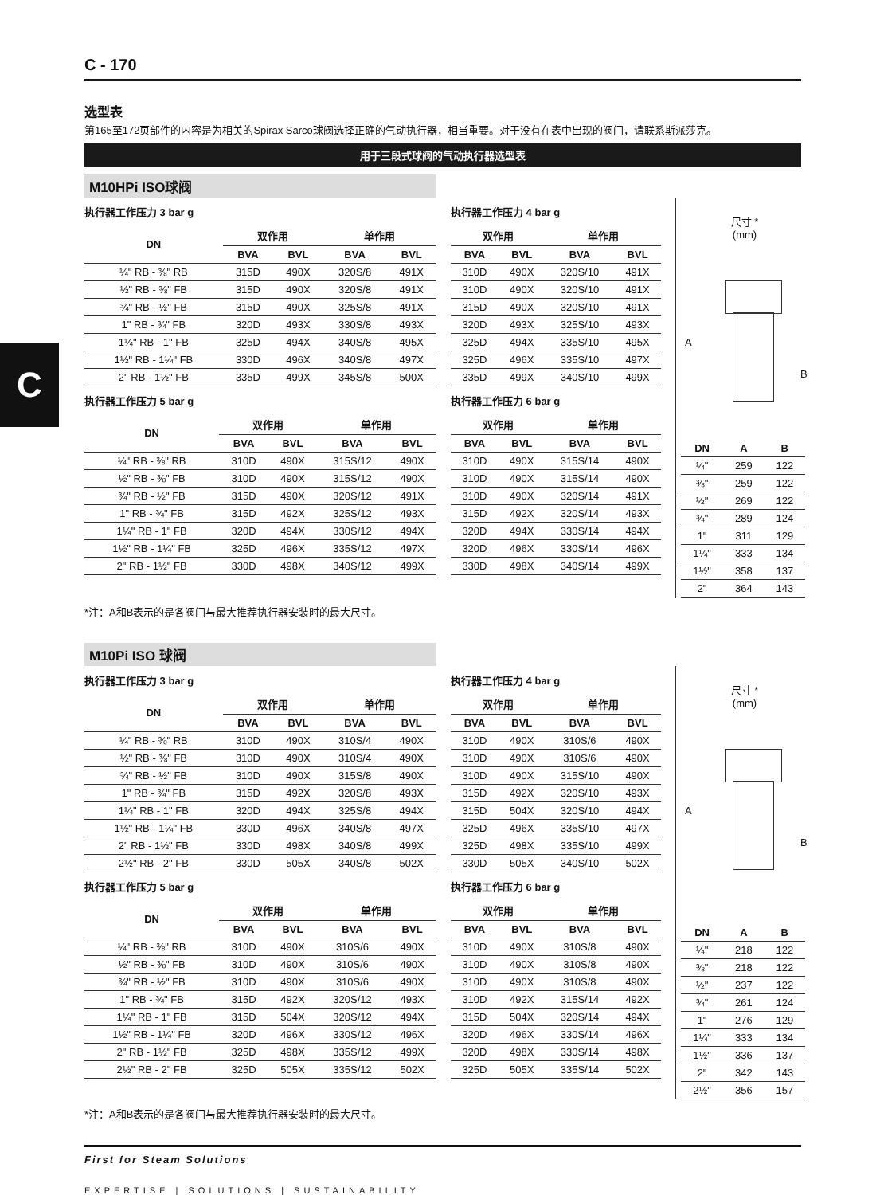C
C - 170
选型表
第165至172页部件的内容是为相关的Spirax Sarco球阀选择正确的气动执行器，相当重要。对于没有在表中出现的阀门，请联系斯派莎克。
用于三段式球阀的气动执行器选型表
M10HPi ISO球阀
执行器工作压力 3 bar g
| DN | 双作用 | | 单作用 | |
| --- | --- | --- | --- | --- |
| | BVA | BVL | BVA | BVL |
| ¼" RB - ⅜" RB | 315D | 490X | 320S/8 | 491X |
| ½" RB - ⅜" FB | 315D | 490X | 320S/8 | 491X |
| ¾" RB - ½" FB | 315D | 490X | 325S/8 | 491X |
| 1" RB - ¾" FB | 320D | 493X | 330S/8 | 493X |
| 1¼" RB - 1" FB | 325D | 494X | 340S/8 | 495X |
| 1½" RB - 1¼" FB | 330D | 496X | 340S/8 | 497X |
| 2" RB - 1½" FB | 335D | 499X | 345S/8 | 500X |
执行器工作压力 5 bar g
| DN | 双作用 | | 单作用 | |
| --- | --- | --- | --- | --- |
| | BVA | BVL | BVA | BVL |
| ¼" RB - ⅜" RB | 310D | 490X | 315S/12 | 490X |
| ½" RB - ⅜" FB | 310D | 490X | 315S/12 | 490X |
| ¾" RB - ½" FB | 315D | 490X | 320S/12 | 491X |
| 1" RB - ¾" FB | 315D | 492X | 325S/12 | 493X |
| 1¼" RB - 1" FB | 320D | 494X | 330S/12 | 494X |
| 1½" RB - 1¼" FB | 325D | 496X | 335S/12 | 497X |
| 2" RB - 1½" FB | 330D | 498X | 340S/12 | 499X |
执行器工作压力 4 bar g
| 双作用 | | 单作用 | |
| --- | --- | --- | --- |
| BVA | BVL | BVA | BVL |
| 310D | 490X | 320S/10 | 491X |
| 310D | 490X | 320S/10 | 491X |
| 315D | 490X | 320S/10 | 491X |
| 320D | 493X | 325S/10 | 493X |
| 325D | 494X | 335S/10 | 495X |
| 325D | 496X | 335S/10 | 497X |
| 335D | 499X | 340S/10 | 499X |
执行器工作压力 6 bar g
| 双作用 | | 单作用 | |
| --- | --- | --- | --- |
| BVA | BVL | BVA | BVL |
| 310D | 490X | 315S/14 | 490X |
| 310D | 490X | 315S/14 | 490X |
| 310D | 490X | 320S/14 | 491X |
| 315D | 492X | 320S/14 | 493X |
| 320D | 494X | 330S/14 | 494X |
| 320D | 496X | 330S/14 | 496X |
| 330D | 498X | 340S/14 | 499X |
尺寸 *
(mm)
A
B
| DN | A | B |
| --- | --- | --- |
| ¼" | 259 | 122 |
| ⅜" | 259 | 122 |
| ½" | 269 | 122 |
| ¾" | 289 | 124 |
| 1" | 311 | 129 |
| 1¼" | 333 | 134 |
| 1½" | 358 | 137 |
| 2" | 364 | 143 |
*注：A和B表示的是各阀门与最大推荐执行器安装时的最大尺寸。
M10Pi ISO 球阀
执行器工作压力 3 bar g
| DN | 双作用 | | 单作用 | |
| --- | --- | --- | --- | --- |
| | BVA | BVL | BVA | BVL |
| ¼" RB - ⅜" RB | 310D | 490X | 310S/4 | 490X |
| ½" RB - ⅜" FB | 310D | 490X | 310S/4 | 490X |
| ¾" RB - ½" FB | 310D | 490X | 315S/8 | 490X |
| 1" RB - ¾" FB | 315D | 492X | 320S/8 | 493X |
| 1¼" RB - 1" FB | 320D | 494X | 325S/8 | 494X |
| 1½" RB - 1¼" FB | 330D | 496X | 340S/8 | 497X |
| 2" RB - 1½" FB | 330D | 498X | 340S/8 | 499X |
| 2½" RB - 2" FB | 330D | 505X | 340S/8 | 502X |
执行器工作压力 5 bar g
| DN | 双作用 | | 单作用 | |
| --- | --- | --- | --- | --- |
| | BVA | BVL | BVA | BVL |
| ¼" RB - ⅜" RB | 310D | 490X | 310S/6 | 490X |
| ½" RB - ⅜" FB | 310D | 490X | 310S/6 | 490X |
| ¾" RB - ½" FB | 310D | 490X | 310S/6 | 490X |
| 1" RB - ¾" FB | 315D | 492X | 320S/12 | 493X |
| 1¼" RB - 1" FB | 315D | 504X | 320S/12 | 494X |
| 1½" RB - 1¼" FB | 320D | 496X | 330S/12 | 496X |
| 2" RB - 1½" FB | 325D | 498X | 335S/12 | 499X |
| 2½" RB - 2" FB | 325D | 505X | 335S/12 | 502X |
执行器工作压力 4 bar g
| 双作用 | | 单作用 | |
| --- | --- | --- | --- |
| BVA | BVL | BVA | BVL |
| 310D | 490X | 310S/6 | 490X |
| 310D | 490X | 310S/6 | 490X |
| 310D | 490X | 315S/10 | 490X |
| 315D | 492X | 320S/10 | 493X |
| 315D | 504X | 320S/10 | 494X |
| 325D | 496X | 335S/10 | 497X |
| 325D | 498X | 335S/10 | 499X |
| 330D | 505X | 340S/10 | 502X |
执行器工作压力 6 bar g
| 双作用 | | 单作用 | |
| --- | --- | --- | --- |
| BVA | BVL | BVA | BVL |
| 310D | 490X | 310S/8 | 490X |
| 310D | 490X | 310S/8 | 490X |
| 310D | 490X | 310S/8 | 490X |
| 310D | 492X | 315S/14 | 492X |
| 315D | 504X | 320S/14 | 494X |
| 320D | 496X | 330S/14 | 496X |
| 320D | 498X | 330S/14 | 498X |
| 325D | 505X | 335S/14 | 502X |
尺寸 *
(mm)
A
B
| DN | A | B |
| --- | --- | --- |
| ¼" | 218 | 122 |
| ⅜" | 218 | 122 |
| ½" | 237 | 122 |
| ¾" | 261 | 124 |
| 1" | 276 | 129 |
| 1¼" | 333 | 134 |
| 1½" | 336 | 137 |
| 2" | 342 | 143 |
| 2½" | 356 | 157 |
*注：A和B表示的是各阀门与最大推荐执行器安装时的最大尺寸。
First for Steam Solutions
EXPERTISE | SOLUTIONS | SUSTAINABILITY